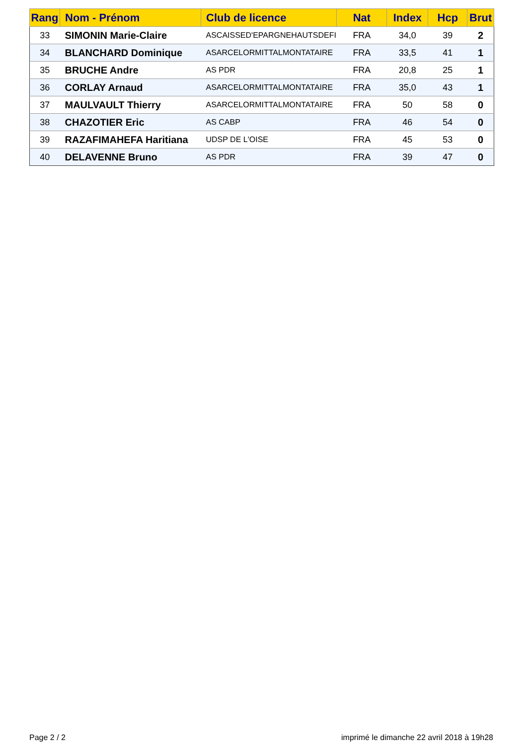| Rang | Nom - Prénom | Club de licence | Nat | Index | Hcp | Brut |
| --- | --- | --- | --- | --- | --- | --- |
| 33 | SIMONIN Marie-Claire | ASCAISSED'EPARGNEHAUTSDEFI | FRA | 34,0 | 39 | 2 |
| 34 | BLANCHARD Dominique | ASARCELORMITTALMONTATAIRE | FRA | 33,5 | 41 | 1 |
| 35 | BRUCHE Andre | AS PDR | FRA | 20,8 | 25 | 1 |
| 36 | CORLAY Arnaud | ASARCELORMITTALMONTATAIRE | FRA | 35,0 | 43 | 1 |
| 37 | MAULVAULT Thierry | ASARCELORMITTALMONTATAIRE | FRA | 50 | 58 | 0 |
| 38 | CHAZOTIER Eric | AS CABP | FRA | 46 | 54 | 0 |
| 39 | RAZAFIMAHEFA Haritiana | UDSP DE L'OISE | FRA | 45 | 53 | 0 |
| 40 | DELAVENNE Bruno | AS PDR | FRA | 39 | 47 | 0 |
Page 2 / 2
imprimé le dimanche 22 avril 2018 à 19h28